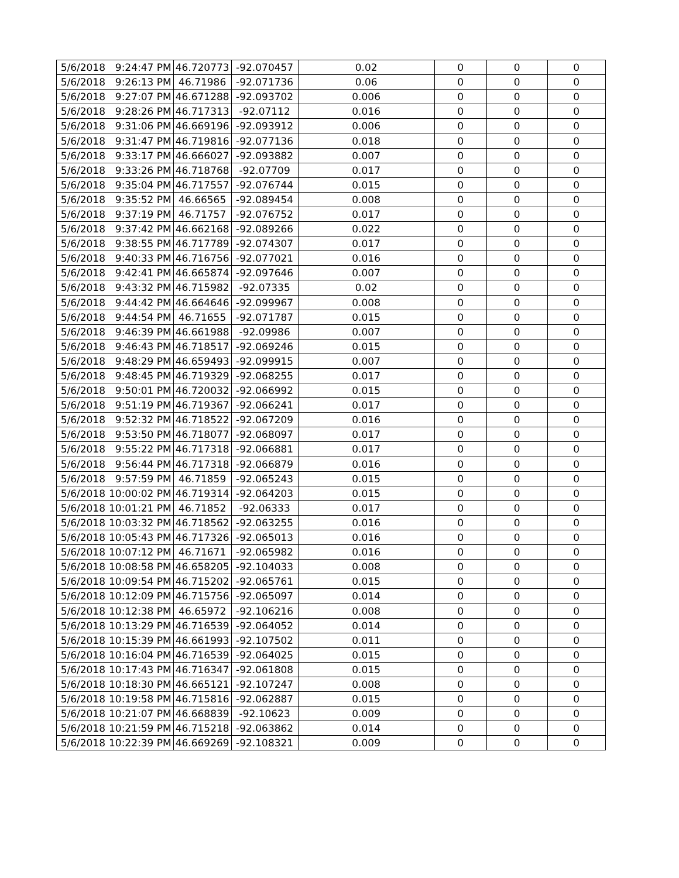| 5/6/2018 | 9:24:47 PM | 46.720773 | -92.070457 | 0.02 | 0 | 0 | 0 |
| 5/6/2018 | 9:26:13 PM | 46.71986 | -92.071736 | 0.06 | 0 | 0 | 0 |
| 5/6/2018 | 9:27:07 PM | 46.671288 | -92.093702 | 0.006 | 0 | 0 | 0 |
| 5/6/2018 | 9:28:26 PM | 46.717313 | -92.07112 | 0.016 | 0 | 0 | 0 |
| 5/6/2018 | 9:31:06 PM | 46.669196 | -92.093912 | 0.006 | 0 | 0 | 0 |
| 5/6/2018 | 9:31:47 PM | 46.719816 | -92.077136 | 0.018 | 0 | 0 | 0 |
| 5/6/2018 | 9:33:17 PM | 46.666027 | -92.093882 | 0.007 | 0 | 0 | 0 |
| 5/6/2018 | 9:33:26 PM | 46.718768 | -92.07709 | 0.017 | 0 | 0 | 0 |
| 5/6/2018 | 9:35:04 PM | 46.717557 | -92.076744 | 0.015 | 0 | 0 | 0 |
| 5/6/2018 | 9:35:52 PM | 46.66565 | -92.089454 | 0.008 | 0 | 0 | 0 |
| 5/6/2018 | 9:37:19 PM | 46.71757 | -92.076752 | 0.017 | 0 | 0 | 0 |
| 5/6/2018 | 9:37:42 PM | 46.662168 | -92.089266 | 0.022 | 0 | 0 | 0 |
| 5/6/2018 | 9:38:55 PM | 46.717789 | -92.074307 | 0.017 | 0 | 0 | 0 |
| 5/6/2018 | 9:40:33 PM | 46.716756 | -92.077021 | 0.016 | 0 | 0 | 0 |
| 5/6/2018 | 9:42:41 PM | 46.665874 | -92.097646 | 0.007 | 0 | 0 | 0 |
| 5/6/2018 | 9:43:32 PM | 46.715982 | -92.07335 | 0.02 | 0 | 0 | 0 |
| 5/6/2018 | 9:44:42 PM | 46.664646 | -92.099967 | 0.008 | 0 | 0 | 0 |
| 5/6/2018 | 9:44:54 PM | 46.71655 | -92.071787 | 0.015 | 0 | 0 | 0 |
| 5/6/2018 | 9:46:39 PM | 46.661988 | -92.09986 | 0.007 | 0 | 0 | 0 |
| 5/6/2018 | 9:46:43 PM | 46.718517 | -92.069246 | 0.015 | 0 | 0 | 0 |
| 5/6/2018 | 9:48:29 PM | 46.659493 | -92.099915 | 0.007 | 0 | 0 | 0 |
| 5/6/2018 | 9:48:45 PM | 46.719329 | -92.068255 | 0.017 | 0 | 0 | 0 |
| 5/6/2018 | 9:50:01 PM | 46.720032 | -92.066992 | 0.015 | 0 | 0 | 0 |
| 5/6/2018 | 9:51:19 PM | 46.719367 | -92.066241 | 0.017 | 0 | 0 | 0 |
| 5/6/2018 | 9:52:32 PM | 46.718522 | -92.067209 | 0.016 | 0 | 0 | 0 |
| 5/6/2018 | 9:53:50 PM | 46.718077 | -92.068097 | 0.017 | 0 | 0 | 0 |
| 5/6/2018 | 9:55:22 PM | 46.717318 | -92.066881 | 0.017 | 0 | 0 | 0 |
| 5/6/2018 | 9:56:44 PM | 46.717318 | -92.066879 | 0.016 | 0 | 0 | 0 |
| 5/6/2018 | 9:57:59 PM | 46.71859 | -92.065243 | 0.015 | 0 | 0 | 0 |
| 5/6/2018 | 10:00:02 PM | 46.719314 | -92.064203 | 0.015 | 0 | 0 | 0 |
| 5/6/2018 | 10:01:21 PM | 46.71852 | -92.06333 | 0.017 | 0 | 0 | 0 |
| 5/6/2018 | 10:03:32 PM | 46.718562 | -92.063255 | 0.016 | 0 | 0 | 0 |
| 5/6/2018 | 10:05:43 PM | 46.717326 | -92.065013 | 0.016 | 0 | 0 | 0 |
| 5/6/2018 | 10:07:12 PM | 46.71671 | -92.065982 | 0.016 | 0 | 0 | 0 |
| 5/6/2018 | 10:08:58 PM | 46.658205 | -92.104033 | 0.008 | 0 | 0 | 0 |
| 5/6/2018 | 10:09:54 PM | 46.715202 | -92.065761 | 0.015 | 0 | 0 | 0 |
| 5/6/2018 | 10:12:09 PM | 46.715756 | -92.065097 | 0.014 | 0 | 0 | 0 |
| 5/6/2018 | 10:12:38 PM | 46.65972 | -92.106216 | 0.008 | 0 | 0 | 0 |
| 5/6/2018 | 10:13:29 PM | 46.716539 | -92.064052 | 0.014 | 0 | 0 | 0 |
| 5/6/2018 | 10:15:39 PM | 46.661993 | -92.107502 | 0.011 | 0 | 0 | 0 |
| 5/6/2018 | 10:16:04 PM | 46.716539 | -92.064025 | 0.015 | 0 | 0 | 0 |
| 5/6/2018 | 10:17:43 PM | 46.716347 | -92.061808 | 0.015 | 0 | 0 | 0 |
| 5/6/2018 | 10:18:30 PM | 46.665121 | -92.107247 | 0.008 | 0 | 0 | 0 |
| 5/6/2018 | 10:19:58 PM | 46.715816 | -92.062887 | 0.015 | 0 | 0 | 0 |
| 5/6/2018 | 10:21:07 PM | 46.668839 | -92.10623 | 0.009 | 0 | 0 | 0 |
| 5/6/2018 | 10:21:59 PM | 46.715218 | -92.063862 | 0.014 | 0 | 0 | 0 |
| 5/6/2018 | 10:22:39 PM | 46.669269 | -92.108321 | 0.009 | 0 | 0 | 0 |